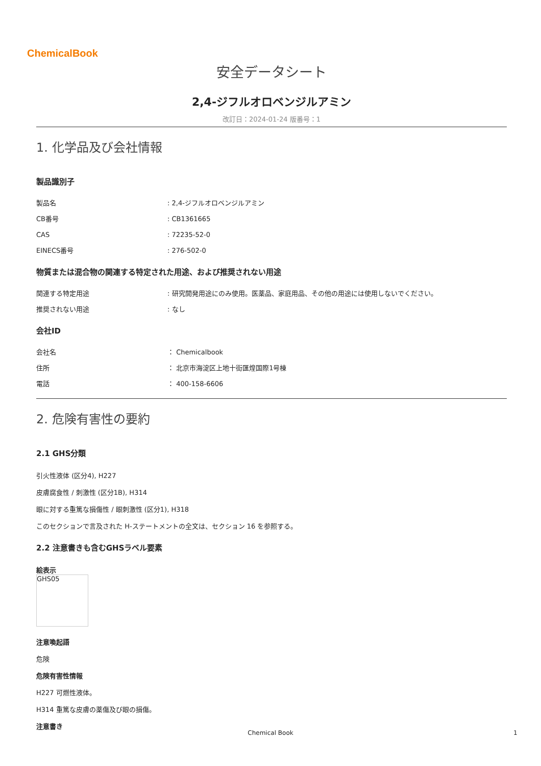ChemicalBook
安全データシート
2,4-ジフルオロベンジルアミン
改訂日：2024-01-24 版番号：1
1. 化学品及び会社情報
製品識別子
製品名: 2,4-ジフルオロベンジルアミン
CB番号: CB1361665
CAS: 72235-52-0
EINECS番号: 276-502-0
物質または混合物の関連する特定された用途、および推奨されない用途
関連する特定用途: 研究開発用途にのみ使用。医薬品、家庭用品、その他の用途には使用しないでください。
推奨されない用途: なし
会社ID
会社名 ： Chemicalbook
住所 ： 北京市海淀区上地十街匯煌国際1号棟
電話 ： 400-158-6606
2. 危険有害性の要約
2.1 GHS分類
引火性液体 (区分4), H227
皮膚腐食性 / 刺激性 (区分1B), H314
眼に対する重篤な損傷性 / 眼刺激性 (区分1), H318
このセクションで言及された H-ステートメントの全文は、セクション 16 を参照する。
2.2 注意書きも含むGHSラベル要素
絵表示
GHS05
注意喚起語
危険
危険有害性情報
H227 可燃性液体。
H314 重篤な皮膚の薬傷及び眼の損傷。
注意書き
Chemical Book 1